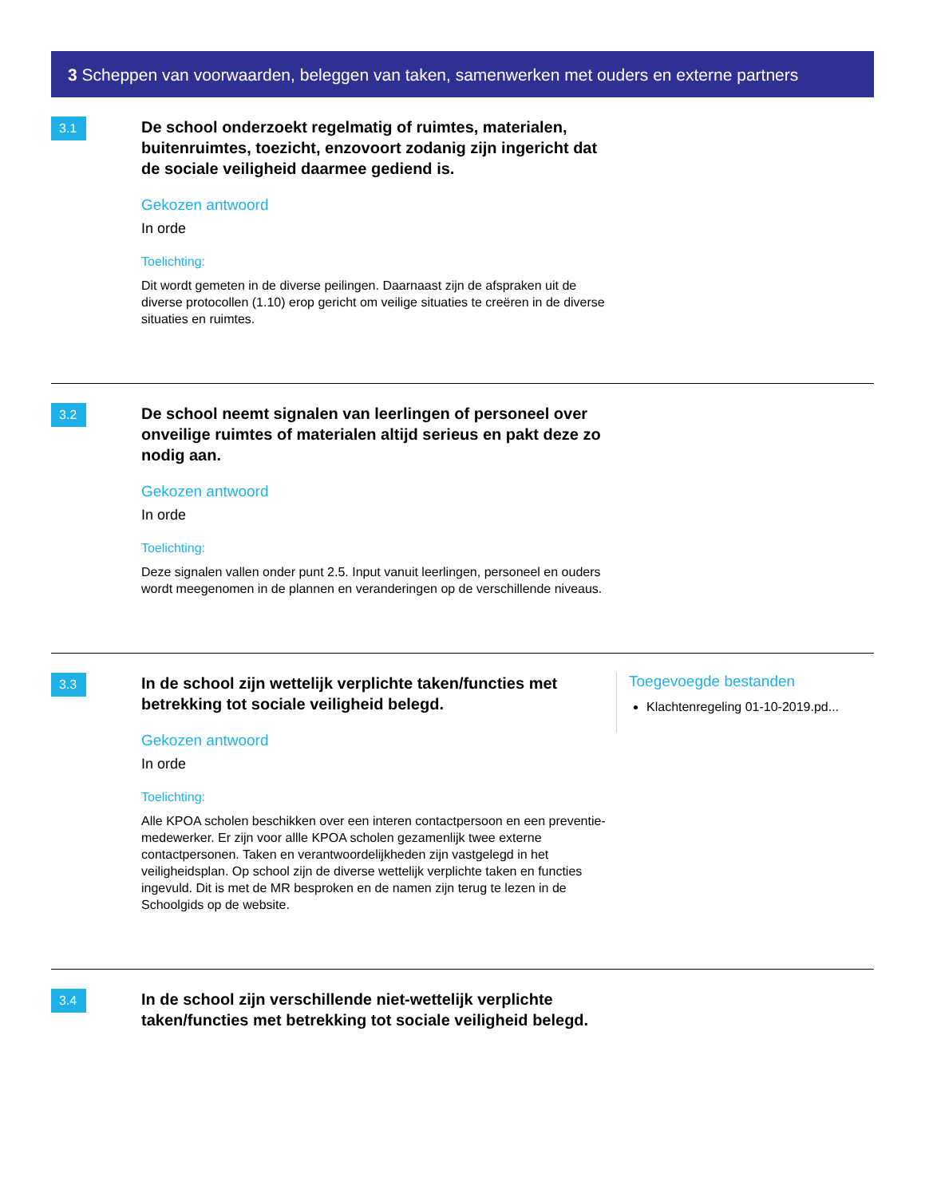3 Scheppen van voorwaarden, beleggen van taken, samenwerken met ouders en externe partners
3.1
De school onderzoekt regelmatig of ruimtes, materialen, buitenruimtes, toezicht, enzovoort zodanig zijn ingericht dat de sociale veiligheid daarmee gediend is.
Gekozen antwoord
In orde
Toelichting:
Dit wordt gemeten in de diverse peilingen. Daarnaast zijn de afspraken uit de diverse protocollen (1.10) erop gericht om veilige situaties te creëren in de diverse situaties en ruimtes.
3.2
De school neemt signalen van leerlingen of personeel over onveilige ruimtes of materialen altijd serieus en pakt deze zo nodig aan.
Gekozen antwoord
In orde
Toelichting:
Deze signalen vallen onder punt 2.5. Input vanuit leerlingen, personeel en ouders wordt meegenomen in de plannen en veranderingen op de verschillende niveaus.
3.3
In de school zijn wettelijk verplichte taken/functies met betrekking tot sociale veiligheid belegd.
Gekozen antwoord
In orde
Toelichting:
Alle KPOA scholen beschikken over een interen contactpersoon en een preventie-medewerker. Er zijn voor allle KPOA scholen gezamenlijk twee externe contactpersonen. Taken en verantwoordelijkheden zijn vastgelegd in het veiligheidsplan. Op school zijn de diverse wettelijk verplichte taken en functies ingevuld. Dit is met de MR besproken en de namen zijn terug te lezen in de Schoolgids op de website.
Toegevoegde bestanden
Klachtenregeling 01-10-2019.pd...
3.4
In de school zijn verschillende niet-wettelijk verplichte taken/functies met betrekking tot sociale veiligheid belegd.